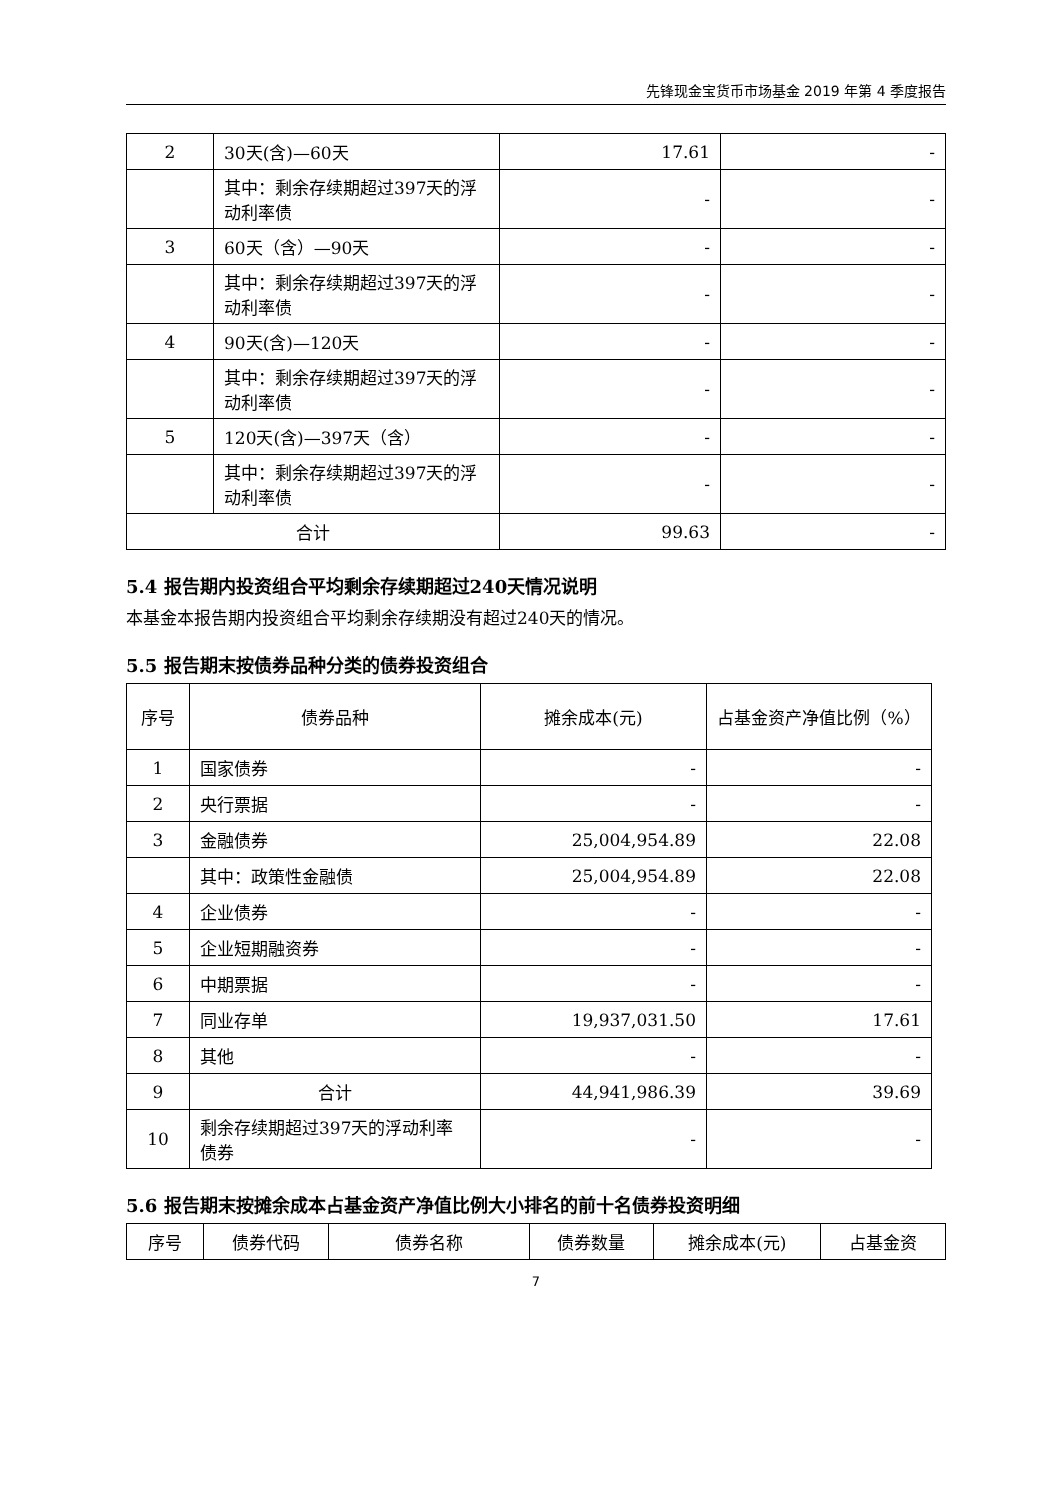先锋现金宝货币市场基金 2019 年第 4 季度报告
| 2 | 30天(含)—60天 | 17.61 | - |
| | 其中：剩余存续期超过397天的浮动利率债 | - | - |
| 3 | 60天（含）—90天 | - | - |
| | 其中：剩余存续期超过397天的浮动利率债 | - | - |
| 4 | 90天(含)—120天 | - | - |
| | 其中：剩余存续期超过397天的浮动利率债 | - | - |
| 5 | 120天(含)—397天（含） | - | - |
| | 其中：剩余存续期超过397天的浮动利率债 | - | - |
| 合计 | | 99.63 | - |
5.4 报告期内投资组合平均剩余存续期超过240天情况说明
本基金本报告期内投资组合平均剩余存续期没有超过240天的情况。
5.5 报告期末按债券品种分类的债券投资组合
| 序号 | 债券品种 | 摊余成本(元) | 占基金资产净值比例（%） |
| --- | --- | --- | --- |
| 1 | 国家债券 | - | - |
| 2 | 央行票据 | - | - |
| 3 | 金融债券 | 25,004,954.89 | 22.08 |
| | 其中：政策性金融债 | 25,004,954.89 | 22.08 |
| 4 | 企业债券 | - | - |
| 5 | 企业短期融资券 | - | - |
| 6 | 中期票据 | - | - |
| 7 | 同业存单 | 19,937,031.50 | 17.61 |
| 8 | 其他 | - | - |
| 9 | 合计 | 44,941,986.39 | 39.69 |
| 10 | 剩余存续期超过397天的浮动利率债券 | - | - |
5.6 报告期末按摊余成本占基金资产净值比例大小排名的前十名债券投资明细
| 序号 | 债券代码 | 债券名称 | 债券数量 | 摊余成本(元) | 占基金资 |
| --- | --- | --- | --- | --- | --- |
7